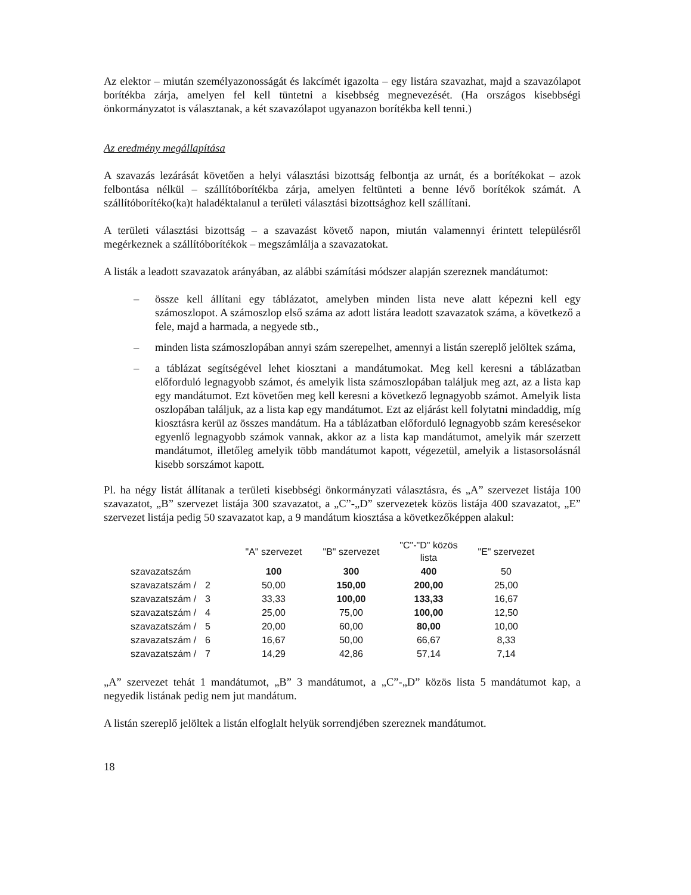Az elektor – miután személyazonosságát és lakcímét igazolta – egy listára szavazhat, majd a szavazólapot borítékba zárja, amelyen fel kell tüntetni a kisebbség megnevezését. (Ha országos kisebbségi önkormányzatot is választanak, a két szavazólapot ugyanazon borítékba kell tenni.)
Az eredmény megállapítása
A szavazás lezárását követően a helyi választási bizottság felbontja az urnát, és a borítékokat – azok felbontása nélkül – szállítóborítékba zárja, amelyen feltünteti a benne lévő borítékok számát. A szállítóborítéko(ka)t haladéktalanul a területi választási bizottsághoz kell szállítani.
A területi választási bizottság – a szavazást követő napon, miután valamennyi érintett településről megérkeznek a szállítóborítékok – megszámlálja a szavazatokat.
A listák a leadott szavazatok arányában, az alábbi számítási módszer alapján szereznek mandátumot:
– össze kell állítani egy táblázatot, amelyben minden lista neve alatt képezni kell egy számoszlopot. A számoszlop első száma az adott listára leadott szavazatok száma, a következő a fele, majd a harmada, a negyede stb.,
– minden lista számoszlopában annyi szám szerepelhet, amennyi a listán szereplő jelöltek száma,
– a táblázat segítségével lehet kiosztani a mandátumokat. Meg kell keresni a táblázatban előforduló legnagyobb számot, és amelyik lista számoszlopában találjuk meg azt, az a lista kap egy mandátumot. Ezt követően meg kell keresni a következő legnagyobb számot. Amelyik lista oszlopában találjuk, az a lista kap egy mandátumot. Ezt az eljárást kell folytatni mindaddig, míg kiosztásra kerül az összes mandátum. Ha a táblázatban előforduló legnagyobb szám keresésekor egyenlő legnagyobb számok vannak, akkor az a lista kap mandátumot, amelyik már szerzett mandátumot, illetőleg amelyik több mandátumot kapott, végezetül, amelyik a listasorsolásnál kisebb sorszámot kapott.
Pl. ha négy listát állítanak a területi kisebbségi önkormányzati választásra, és „A” szervezet listája 100 szavazatot, „B” szervezet listája 300 szavazatot, a „C”-„D” szervezetek közös listája 400 szavazatot, „E” szervezet listája pedig 50 szavazatot kap, a 9 mandátum kiosztása a következőképpen alakul:
| | | "A" szervezet | "B" szervezet | "C"-"D" közös lista | "E" szervezet |
| --- | --- | --- | --- | --- | --- |
| szavazatszám | | 100 | 300 | 400 | 50 |
| szavazatszám / | 2 | 50,00 | 150,00 | 200,00 | 25,00 |
| szavazatszám / | 3 | 33,33 | 100,00 | 133,33 | 16,67 |
| szavazatszám / | 4 | 25,00 | 75,00 | 100,00 | 12,50 |
| szavazatszám / | 5 | 20,00 | 60,00 | 80,00 | 10,00 |
| szavazatszám / | 6 | 16,67 | 50,00 | 66,67 | 8,33 |
| szavazatszám / | 7 | 14,29 | 42,86 | 57,14 | 7,14 |
„A” szervezet tehát 1 mandátumot, „B” 3 mandátumot, a „C”-„D” közös lista 5 mandátumot kap, a negyedik listának pedig nem jut mandátum.
A listán szereplő jelöltek a listán elfoglalt helyük sorrendjében szereznek mandátumot.
18